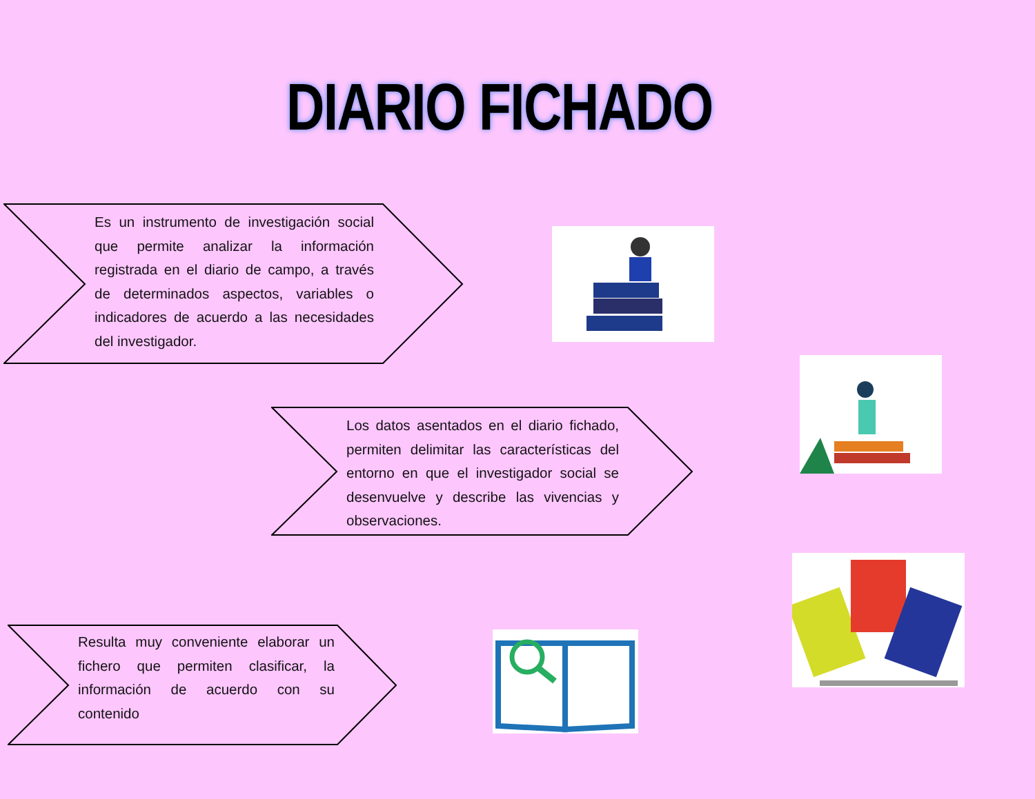DIARIO FICHADO
Es un instrumento de investigación social que permite analizar la información registrada en el diario de campo, a través de determinados aspectos, variables o indicadores de acuerdo a las necesidades del investigador.
Los datos asentados en el diario fichado, permiten delimitar las características del entorno en que el investigador social se desenvuelve y describe las vivencias y observaciones.
Resulta muy conveniente elaborar un fichero que permiten clasificar, la información de acuerdo con su contenido